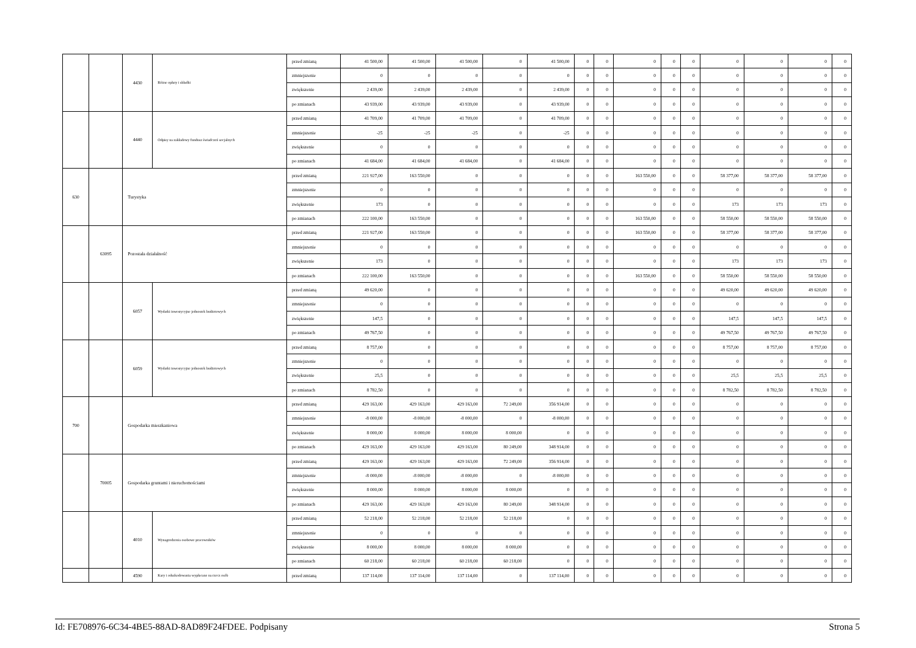| | | 4430 | Różne opłaty i składki | przed zmianą | 41 500,00 | 41 500,00 | 41 500,00 | 0 | 41 500,00 | 0 | 0 | 0 | 0 | 0 | 0 | 0 | 0 | 0 |
| | | | | zmniejszenie | 0 | 0 | 0 | 0 | 0 | 0 | 0 | 0 | 0 | 0 | 0 | 0 | 0 | 0 |
| | | | | zwiększenie | 2 439,00 | 2 439,00 | 2 439,00 | 0 | 2 439,00 | 0 | 0 | 0 | 0 | 0 | 0 | 0 | 0 | 0 |
| | | | | po zmianach | 43 939,00 | 43 939,00 | 43 939,00 | 0 | 43 939,00 | 0 | 0 | 0 | 0 | 0 | 0 | 0 | 0 | 0 |
| | | 4440 | Odpisy na zakładowy fundusz świadczeń socjalnych | przed zmianą | 41 709,00 | 41 709,00 | 41 709,00 | 0 | 41 709,00 | 0 | 0 | 0 | 0 | 0 | 0 | 0 | 0 | 0 |
| | | | | zmniejszenie | -25 | -25 | -25 | 0 | -25 | 0 | 0 | 0 | 0 | 0 | 0 | 0 | 0 | 0 |
| | | | | zwiększenie | 0 | 0 | 0 | 0 | 0 | 0 | 0 | 0 | 0 | 0 | 0 | 0 | 0 | 0 |
| | | | | po zmianach | 41 684,00 | 41 684,00 | 41 684,00 | 0 | 41 684,00 | 0 | 0 | 0 | 0 | 0 | 0 | 0 | 0 | 0 |
| 630 | | Turystyka | | przed zmianą | 221 927,00 | 163 550,00 | 0 | 0 | 0 | 0 | 0 | 163 550,00 | 0 | 0 | 58 377,00 | 58 377,00 | 58 377,00 | 0 |
| | | | | zmniejszenie | 0 | 0 | 0 | 0 | 0 | 0 | 0 | 0 | 0 | 0 | 0 | 0 | 0 | 0 |
| | | | | zwiększenie | 173 | 0 | 0 | 0 | 0 | 0 | 0 | 0 | 0 | 0 | 173 | 173 | 173 | 0 |
| | | | | po zmianach | 222 100,00 | 163 550,00 | 0 | 0 | 0 | 0 | 0 | 163 550,00 | 0 | 0 | 58 550,00 | 58 550,00 | 58 550,00 | 0 |
| | 63095 | Pozostała działalność | | przed zmianą | 221 927,00 | 163 550,00 | 0 | 0 | 0 | 0 | 0 | 163 550,00 | 0 | 0 | 58 377,00 | 58 377,00 | 58 377,00 | 0 |
| | | | | zmniejszenie | 0 | 0 | 0 | 0 | 0 | 0 | 0 | 0 | 0 | 0 | 0 | 0 | 0 | 0 |
| | | | | zwiększenie | 173 | 0 | 0 | 0 | 0 | 0 | 0 | 0 | 0 | 0 | 173 | 173 | 173 | 0 |
| | | | | po zmianach | 222 100,00 | 163 550,00 | 0 | 0 | 0 | 0 | 0 | 163 550,00 | 0 | 0 | 58 550,00 | 58 550,00 | 58 550,00 | 0 |
| | | 6057 | Wydatki inwestycyjne jednostek budżetowych | przed zmianą | 49 620,00 | 0 | 0 | 0 | 0 | 0 | 0 | 0 | 0 | 0 | 49 620,00 | 49 620,00 | 49 620,00 | 0 |
| | | | | zmniejszenie | 0 | 0 | 0 | 0 | 0 | 0 | 0 | 0 | 0 | 0 | 0 | 0 | 0 | 0 |
| | | | | zwiększenie | 147,5 | 0 | 0 | 0 | 0 | 0 | 0 | 0 | 0 | 0 | 147,5 | 147,5 | 147,5 | 0 |
| | | | | po zmianach | 49 767,50 | 0 | 0 | 0 | 0 | 0 | 0 | 0 | 0 | 0 | 49 767,50 | 49 767,50 | 49 767,50 | 0 |
| | | 6059 | Wydatki inwestycyjne jednostek budżetowych | przed zmianą | 8 757,00 | 0 | 0 | 0 | 0 | 0 | 0 | 0 | 0 | 0 | 8 757,00 | 8 757,00 | 8 757,00 | 0 |
| | | | | zmniejszenie | 0 | 0 | 0 | 0 | 0 | 0 | 0 | 0 | 0 | 0 | 0 | 0 | 0 | 0 |
| | | | | zwiększenie | 25,5 | 0 | 0 | 0 | 0 | 0 | 0 | 0 | 0 | 0 | 25,5 | 25,5 | 25,5 | 0 |
| | | | | po zmianach | 8 782,50 | 0 | 0 | 0 | 0 | 0 | 0 | 0 | 0 | 0 | 8 782,50 | 8 782,50 | 8 782,50 | 0 |
| 700 | | Gospodarka mieszkaniowa | | przed zmianą | 429 163,00 | 429 163,00 | 429 163,00 | 72 249,00 | 356 914,00 | 0 | 0 | 0 | 0 | 0 | 0 | 0 | 0 | 0 |
| | | | | zmniejszenie | -8 000,00 | -8 000,00 | -8 000,00 | 0 | -8 000,00 | 0 | 0 | 0 | 0 | 0 | 0 | 0 | 0 | 0 |
| | | | | zwiększenie | 8 000,00 | 8 000,00 | 8 000,00 | 8 000,00 | 0 | 0 | 0 | 0 | 0 | 0 | 0 | 0 | 0 | 0 |
| | | | | po zmianach | 429 163,00 | 429 163,00 | 429 163,00 | 80 249,00 | 348 914,00 | 0 | 0 | 0 | 0 | 0 | 0 | 0 | 0 | 0 |
| | 70005 | Gospodarka gruntami i nieruchomościami | | przed zmianą | 429 163,00 | 429 163,00 | 429 163,00 | 72 249,00 | 356 914,00 | 0 | 0 | 0 | 0 | 0 | 0 | 0 | 0 | 0 |
| | | | | zmniejszenie | -8 000,00 | -8 000,00 | -8 000,00 | 0 | -8 000,00 | 0 | 0 | 0 | 0 | 0 | 0 | 0 | 0 | 0 |
| | | | | zwiększenie | 8 000,00 | 8 000,00 | 8 000,00 | 8 000,00 | 0 | 0 | 0 | 0 | 0 | 0 | 0 | 0 | 0 | 0 |
| | | | | po zmianach | 429 163,00 | 429 163,00 | 429 163,00 | 80 249,00 | 348 914,00 | 0 | 0 | 0 | 0 | 0 | 0 | 0 | 0 | 0 |
| | | 4010 | Wynagrodzenia osobowe pracowników | przed zmianą | 52 218,00 | 52 218,00 | 52 218,00 | 52 218,00 | 0 | 0 | 0 | 0 | 0 | 0 | 0 | 0 | 0 | 0 |
| | | | | zmniejszenie | 0 | 0 | 0 | 0 | 0 | 0 | 0 | 0 | 0 | 0 | 0 | 0 | 0 | 0 |
| | | | | zwiększenie | 8 000,00 | 8 000,00 | 8 000,00 | 8 000,00 | 0 | 0 | 0 | 0 | 0 | 0 | 0 | 0 | 0 | 0 |
| | | | | po zmianach | 60 218,00 | 60 218,00 | 60 218,00 | 60 218,00 | 0 | 0 | 0 | 0 | 0 | 0 | 0 | 0 | 0 | 0 |
| | | 4590 | Kary i odszkodowania wypłacane na rzecz osób | przed zmianą | 137 114,00 | 137 114,00 | 137 114,00 | 0 | 137 114,00 | 0 | 0 | 0 | 0 | 0 | 0 | 0 | 0 | 0 |
Id: FE708976-6C34-4BE5-88AD-8AD89F24FDEE. Podpisany Strona 5